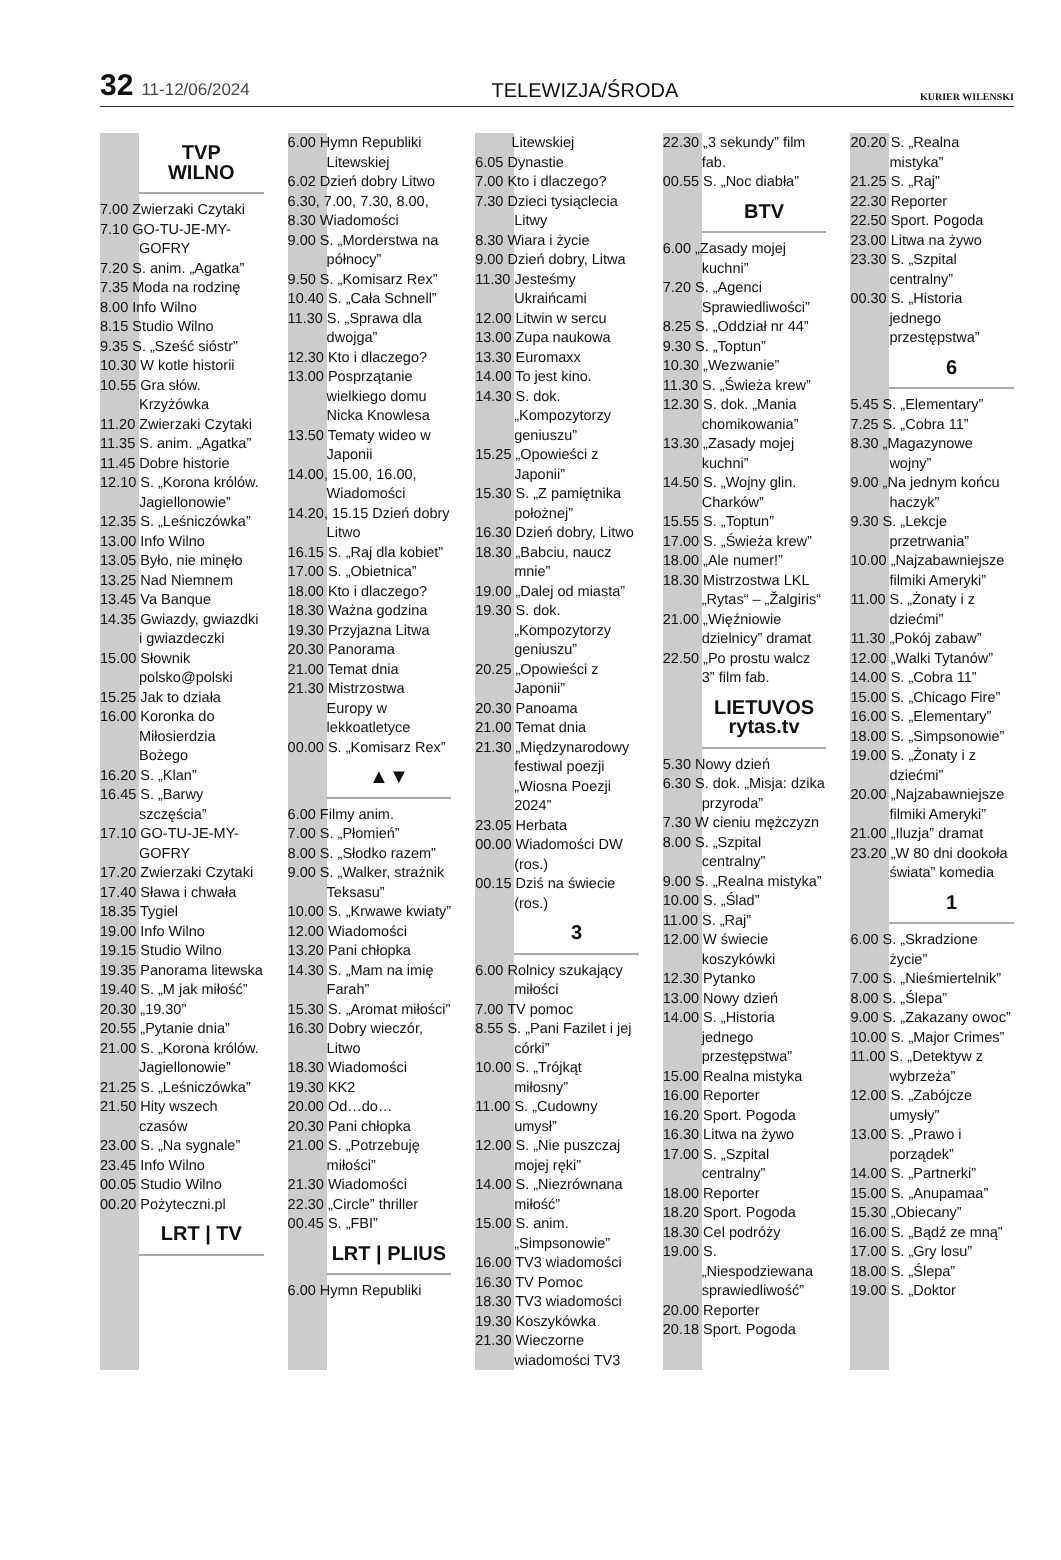32 11-12/06/2024
TELEWIZJA/ŚRODA
KURIER WILENSKI
TVP
WILNO
7.00 Zwierzaki Czytaki
7.10 GO-TU-JE-MY-GOFRY
7.20 S. anim. „Agatka”
7.35 Moda na rodzinę
8.00 Info Wilno
8.15 Studio Wilno
9.35 S. „Sześć sióstr”
10.30 W kotle historii
10.55 Gra słów. Krzyżówka
11.20 Zwierzaki Czytaki
11.35 S. anim. „Agatka”
11.45 Dobre historie
12.10 S. „Korona królów. Jagiellonowie”
12.35 S. „Leśniczówka”
13.00 Info Wilno
13.05 Było, nie minęło
13.25 Nad Niemnem
13.45 Va Banque
14.35 Gwiazdy, gwiazdki i gwiazdeczki
15.00 Słownik polsko@polski
15.25 Jak to działa
16.00 Koronka do Miłosierdzia Bożego
16.20 S. „Klan”
16.45 S. „Barwy szczęścia”
17.10 GO-TU-JE-MY-GOFRY
17.20 Zwierzaki Czytaki
17.40 Sława i chwała
18.35 Tygiel
19.00 Info Wilno
19.15 Studio Wilno
19.35 Panorama litewska
19.40 S. „M jak miłość”
20.30 „19.30”
20.55 „Pytanie dnia”
21.00 S. „Korona królów. Jagiellonowie”
21.25 S. „Leśniczówka”
21.50 Hity wszech czasów
23.00 S. „Na sygnale”
23.45 Info Wilno
00.05 Studio Wilno
00.20 Pożyteczni.pl
LRT | TV
6.00 Hymn Republiki Litewskiej
6.02 Dzień dobry Litwo
6.30, 7.00, 7.30, 8.00,
8.30 Wiadomości
9.00 S. „Morderstwa na północy”
9.50 S. „Komisarz Rex”
10.40 S. „Cała Schnell”
11.30 S. „Sprawa dla dwojga”
12.30 Kto i dlaczego?
13.00 Posprzątanie wielkiego domu Nicka Knowlesa
13.50 Tematy wideo w Japonii
14.00, 15.00, 16.00, Wiadomości
14.20, 15.15 Dzień dobry Litwo
16.15 S. „Raj dla kobiet”
17.00 S. „Obietnica”
18.00 Kto i dlaczego?
18.30 Ważna godzina
19.30 Przyjazna Litwa
20.30 Panorama
21.00 Temat dnia
21.30 Mistrzostwa Europy w lekkoatletyce
00.00 S. „Komisarz Rex”
▲▼
6.00 Filmy anim.
7.00 S. „Płomień”
8.00 S. „Słodko razem”
9.00 S. „Walker, strażnik Teksasu”
10.00 S. „Krwawe kwiaty”
12.00 Wiadomości
13.20 Pani chłopka
14.30 S. „Mam na imię Farah”
15.30 S. „Aromat miłości”
16.30 Dobry wieczór, Litwo
18.30 Wiadomości
19.30 KK2
20.00 Od…do…
20.30 Pani chłopka
21.00 S. „Potrzebuję miłości”
21.30 Wiadomości
22.30 „Circle” thriller
00.45 S. „FBI”
LRT | PLIUS
6.00 Hymn Republiki
Litewskiej
6.05 Dynastie
7.00 Kto i dlaczego?
7.30 Dzieci tysiąclecia Litwy
8.30 Wiara i życie
9.00 Dzień dobry, Litwa
11.30 Jesteśmy Ukraińcami
12.00 Litwin w sercu
13.00 Zupa naukowa
13.30 Euromaxx
14.00 To jest kino.
14.30 S. dok. „Kompozytorzy geniuszu”
15.25 „Opowieści z Japonii”
15.30 S. „Z pamiętnika położnej”
16.30 Dzień dobry, Litwo
18.30 „Babciu, naucz mnie”
19.00 „Dalej od miasta”
19.30 S. dok. „Kompozytorzy geniuszu”
20.25 „Opowieści z Japonii”
20.30 Panoama
21.00 Temat dnia
21.30 „Międzynarodowy festiwal poezji „Wiosna Poezji 2024”
23.05 Herbata
00.00 Wiadomości DW (ros.)
00.15 Dziś na świecie (ros.)
3
6.00 Rolnicy szukający miłości
7.00 TV pomoc
8.55 S. „Pani Fazilet i jej córki”
10.00 S. „Trójkąt miłosny”
11.00 S. „Cudowny umysł”
12.00 S. „Nie puszczaj mojej ręki”
14.00 S. „Niezrównana miłość”
15.00 S. anim. „Simpsonowie”
16.00 TV3 wiadomości
16.30 TV Pomoc
18.30 TV3 wiadomości
19.30 Koszykówka
21.30 Wieczorne wiadomości TV3
22.30 „3 sekundy” film fab.
00.55 S. „Noc diabła”
BTV
6.00 „Zasady mojej kuchni”
7.20 S. „Agenci Sprawiedliwości”
8.25 S. „Oddział nr 44”
9.30 S. „Toptun”
10.30 „Wezwanie”
11.30 S. „Świeża krew”
12.30 S. dok. „Mania chomikowania”
13.30 „Zasady mojej kuchni”
14.50 S. „Wojny glin. Charków”
15.55 S. „Toptun”
17.00 S. „Świeża krew”
18.00 „Ale numer!”
18.30 Mistrzostwa LKL „Rytas“ – „Žalgiris“
21.00 „Więźniowie dzielnicy” dramat
22.50 „Po prostu walcz 3” film fab.
LIETUVOS rytas.tv
5.30 Nowy dzień
6.30 S. dok. „Misja: dzika przyroda”
7.30 W cieniu mężczyzn
8.00 S. „Szpital centralny”
9.00 S. „Realna mistyka”
10.00 S. „Ślad”
11.00 S. „Raj”
12.00 W świecie koszykówki
12.30 Pytanko
13.00 Nowy dzień
14.00 S. „Historia jednego przestępstwa”
15.00 Realna mistyka
16.00 Reporter
16.20 Sport. Pogoda
16.30 Litwa na żywo
17.00 S. „Szpital centralny”
18.00 Reporter
18.20 Sport. Pogoda
18.30 Cel podróży
19.00 S. „Niespodziewana sprawiedliwość”
20.00 Reporter
20.18 Sport. Pogoda
20.20 S. „Realna mistyka”
21.25 S. „Raj”
22.30 Reporter
22.50 Sport. Pogoda
23.00 Litwa na żywo
23.30 S. „Szpital centralny”
00.30 S. „Historia jednego przestępstwa”
6
5.45 S. „Elementary”
7.25 S. „Cobra 11”
8.30 „Magazynowe wojny”
9.00 „Na jednym końcu haczyk”
9.30 S. „Lekcje przetrwania”
10.00 „Najzabawniejsze filmiki Ameryki”
11.00 S. „Żonaty i z dziećmi”
11.30 „Pokój zabaw”
12.00 „Walki Tytanów”
14.00 S. „Cobra 11”
15.00 S. „Chicago Fire”
16.00 S. „Elementary”
18.00 S. „Simpsonowie”
19.00 S. „Żonaty i z dziećmi”
20.00 „Najzabawniejsze filmiki Ameryki”
21.00 „Iluzja” dramat
23.20 „W 80 dni dookoła świata” komedia
1
6.00 S. „Skradzione życie”
7.00 S. „Nieśmiertelnik”
8.00 S. „Ślepa”
9.00 S. „Zakazany owoc”
10.00 S. „Major Crimes”
11.00 S. „Detektyw z wybrzeża”
12.00 S. „Zabójcze umysły”
13.00 S. „Prawo i porządek”
14.00 S. „Partnerki”
15.00 S. „Anupamaa”
15.30 „Obiecany”
16.00 S. „Bądź ze mną”
17.00 S. „Gry losu”
18.00 S. „Ślepa”
19.00 S. „Doktor